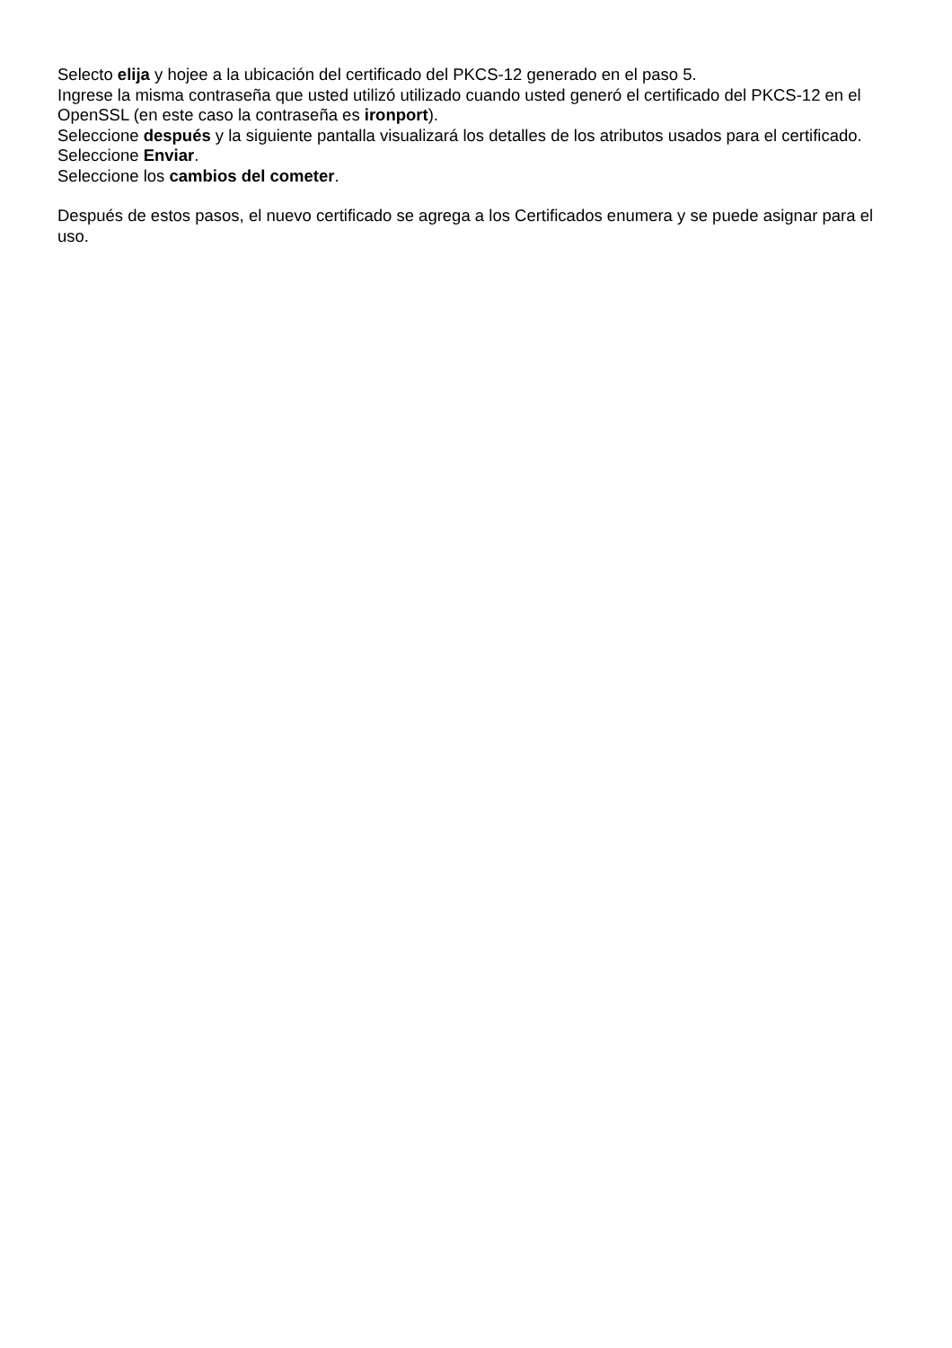Selecto elija y hojee a la ubicación del certificado del PKCS-12 generado en el paso 5.
Ingrese la misma contraseña que usted utilizó utilizado cuando usted generó el certificado del PKCS-12 en el OpenSSL (en este caso la contraseña es ironport).
Seleccione después y la siguiente pantalla visualizará los detalles de los atributos usados para el certificado.
Seleccione Enviar.
Seleccione los cambios del cometer.
Después de estos pasos, el nuevo certificado se agrega a los Certificados enumera y se puede asignar para el uso.